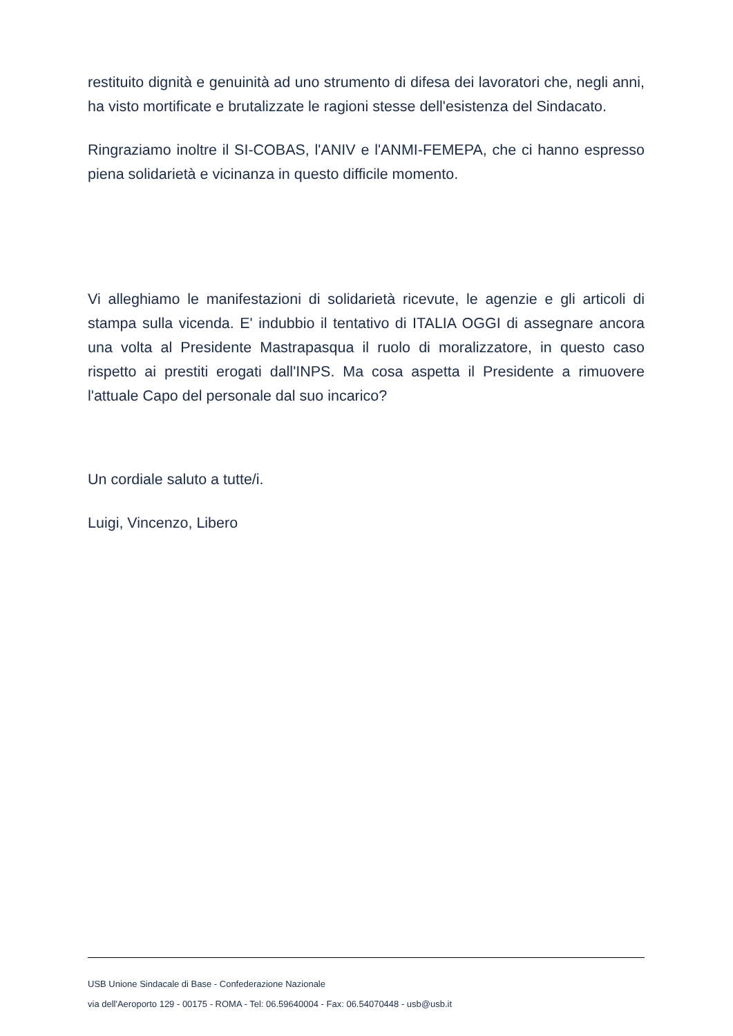restituito dignità e genuinità ad uno strumento di difesa dei lavoratori che, negli anni, ha visto mortificate e brutalizzate le ragioni stesse dell'esistenza del Sindacato.
Ringraziamo inoltre il SI-COBAS, l'ANIV e l'ANMI-FEMEPA, che ci hanno espresso piena solidarietà e vicinanza in questo difficile momento.
Vi alleghiamo le manifestazioni di solidarietà ricevute, le agenzie e gli articoli di stampa sulla vicenda. E' indubbio il tentativo di ITALIA OGGI di assegnare ancora una volta al Presidente Mastrapasqua il ruolo di moralizzatore, in questo caso rispetto ai prestiti erogati dall'INPS. Ma cosa aspetta il Presidente a rimuovere l'attuale Capo del personale dal suo incarico?
Un cordiale saluto a tutte/i.
Luigi, Vincenzo, Libero
USB Unione Sindacale di Base - Confederazione Nazionale
via dell'Aeroporto 129 - 00175 - ROMA - Tel: 06.59640004 - Fax: 06.54070448 - usb@usb.it